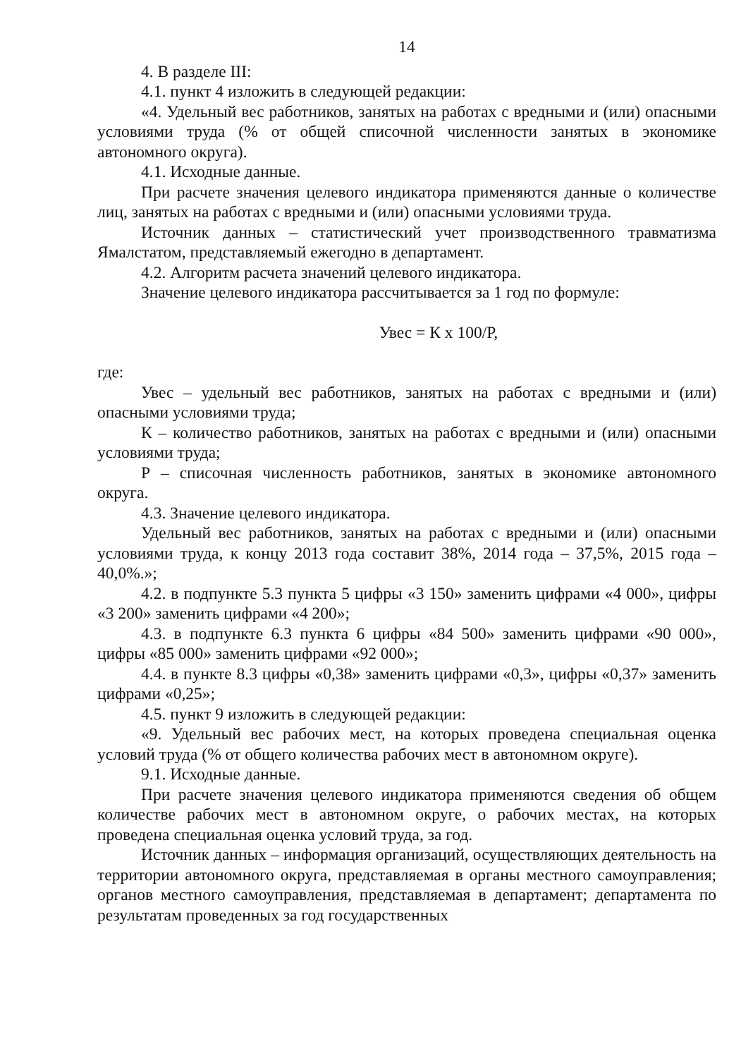14
4. В разделе III:
4.1. пункт 4 изложить в следующей редакции:
«4. Удельный вес работников, занятых на работах с вредными и (или) опасными условиями труда (% от общей списочной численности занятых в экономике автономного округа).
4.1. Исходные данные.
При расчете значения целевого индикатора применяются данные о количестве лиц, занятых на работах с вредными и (или) опасными условиями труда.
Источник данных – статистический учет производственного травматизма Ямалстатом, представляемый ежегодно в департамент.
4.2. Алгоритм расчета значений целевого индикатора.
Значение целевого индикатора рассчитывается за 1 год по формуле:
Увес = К х 100/Р,
где:
Увес – удельный вес работников, занятых на работах с вредными и (или) опасными условиями труда;
К – количество работников, занятых на работах с вредными и (или) опасными условиями труда;
Р – списочная численность работников, занятых в экономике автономного округа.
4.3. Значение целевого индикатора.
Удельный вес работников, занятых на работах с вредными и (или) опасными условиями труда, к концу 2013 года составит 38%, 2014 года – 37,5%, 2015 года – 40,0%.»;
4.2. в подпункте 5.3 пункта 5 цифры «3 150» заменить цифрами «4 000», цифры «3 200» заменить цифрами «4 200»;
4.3. в подпункте 6.3 пункта 6 цифры «84 500» заменить цифрами «90 000», цифры «85 000» заменить цифрами «92 000»;
4.4. в пункте 8.3 цифры «0,38» заменить цифрами «0,3», цифры «0,37» заменить цифрами «0,25»;
4.5. пункт 9 изложить в следующей редакции:
«9. Удельный вес рабочих мест, на которых проведена специальная оценка условий труда (% от общего количества рабочих мест в автономном округе).
9.1. Исходные данные.
При расчете значения целевого индикатора применяются сведения об общем количестве рабочих мест в автономном округе, о рабочих местах, на которых проведена специальная оценка условий труда, за год.
Источник данных – информация организаций, осуществляющих деятельность на территории автономного округа, представляемая в органы местного самоуправления; органов местного самоуправления, представляемая в департамент; департамента по результатам проведенных за год государственных